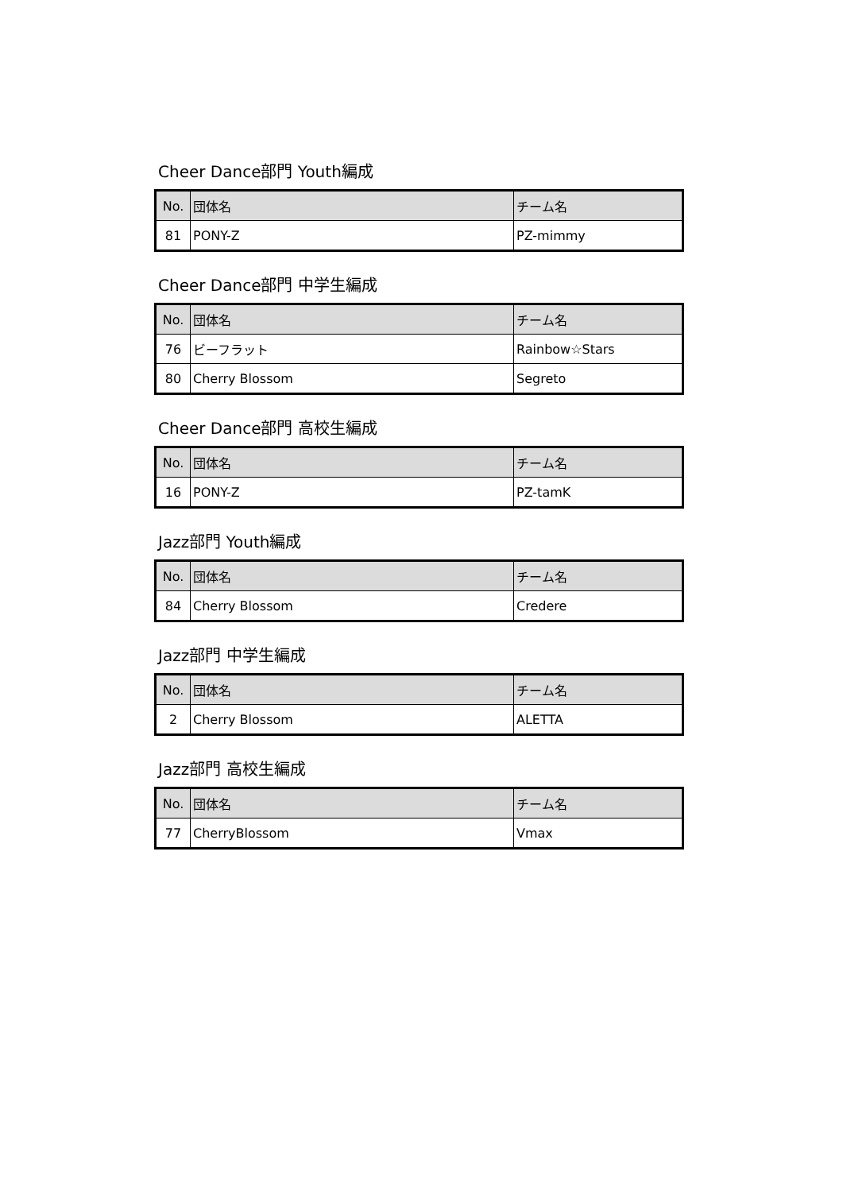Cheer Dance部門 Youth編成
| No. | 団体名 | チーム名 |
| 81 | PONY-Z | PZ-mimmy |
Cheer Dance部門 中学生編成
| No. | 団体名 | チーム名 |
| 76 | ビーフラット | Rainbow☆Stars |
| 80 | Cherry Blossom | Segreto |
Cheer Dance部門 高校生編成
| No. | 団体名 | チーム名 |
| 16 | PONY-Z | PZ-tamK |
Jazz部門 Youth編成
| No. | 団体名 | チーム名 |
| 84 | Cherry Blossom | Credere |
Jazz部門 中学生編成
| No. | 団体名 | チーム名 |
| 2 | Cherry Blossom | ALETTA |
Jazz部門 高校生編成
| No. | 団体名 | チーム名 |
| 77 | CherryBlossom | Vmax |